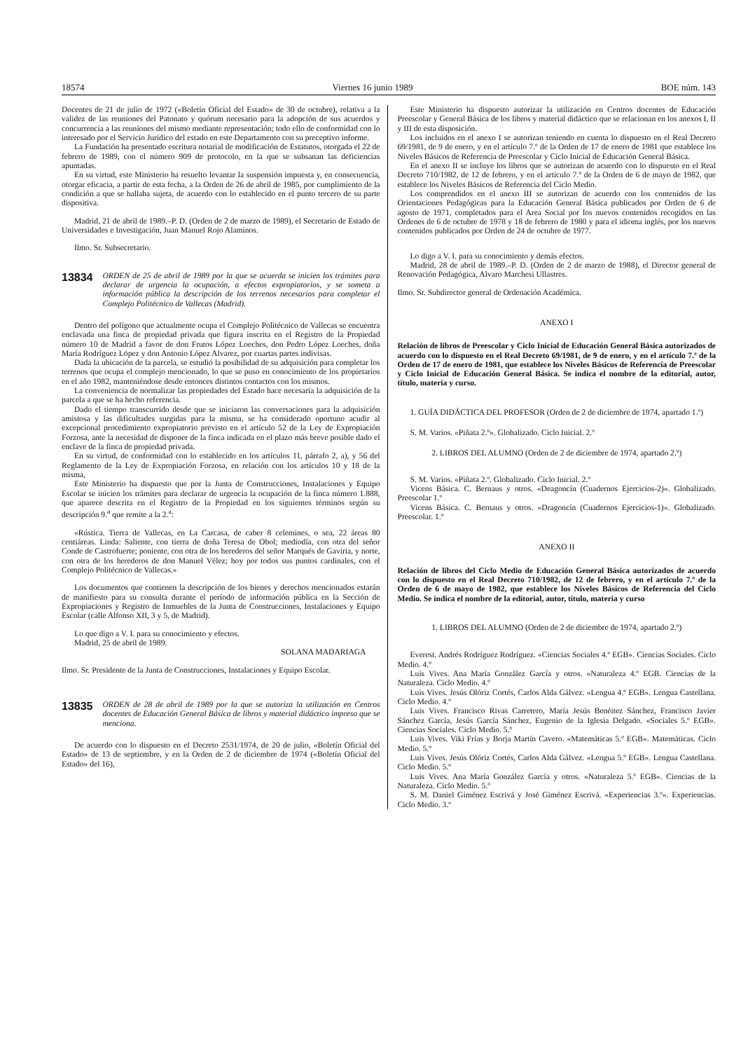18574 Viernes 16 junio 1989 BOE núm. 143
Docentes de 21 de julio de 1972 («Boletín Oficial del Estado» de 30 de octubre), relativa a la validez de las reuniones del Patonato y quórum necesario para la adopción de sus acuerdos y concurrencia a las reuniones del mismo mediante representación; todo ello de conformidad con lo interesado por el Servicio Jurídico del estado en este Departamento con su preceptivo informe.
La Fundación ha presentado escritura notarial de modificación de Estatutos, otorgada el 22 de febrero de 1989, con el número 909 de protocolo, en la que se subsanan las deficiencias apuntadas.
En su virtud, este Ministerio ha resuelto levantar la suspensión impuesta y, en consecuencia, otorgar eficacia, a partir de esta fecha, a la Orden de 26 de abril de 1985, por cumplimiento de la condición a que se hallaba sujeta, de acuerdo con lo establecido en el punto tercero de su parte dispositiva.
Madrid, 21 de abril de 1989.–P. D. (Orden de 2 de marzo de 1989), el Secretario de Estado de Universidades e Investigación, Juan Manuel Rojo Alaminos.
Ilmo. Sr. Subsecretario.
13834 ORDEN de 25 de abril de 1989 por la que se acuerda se inicien los trámites para declarar de urgencia la ocupación, a efectos expropiatorios, y se someta a información pública la descripción de los terrenos necesarios para completar el Complejo Politécnico de Vallecas (Madrid).
Dentro del polígono que actualmente ocupa el Complejo Politécnico de Vallecas se encuentra enclavada una finca de propiedad privada que figura inscrita en el Registro de la Propiedad número 10 de Madrid a favor de don Frutos López Loeches, don Pedro López Loeches, doña María Rodríguez López y don Antonio López Alvarez, por cuartas partes indivisas.
Dada la ubicación de la parcela, se estudió la posibilidad de su adquisición para completar los terrenos que ocupa el complejo mencionado, lo que se puso en conocimiento de los propietarios en el año 1982, manteniéndose desde entonces distintos contactos con los mismos.
La conveniencia de normalizar las propiedades del Estado hace necesaria la adquisición de la parcela a que se ha hecho referencia.
Dado el tiempo transcurrido desde que se iniciaron las conversaciones para la adquisición amistosa y las dificultades surgidas para la misma, se ha considerado oportuno acudir al excepcional procedimiento expropiatorio previsto en el artículo 52 de la Ley de Expropiación Forzosa, ante la necesidad de disponer de la finca indicada en el plazo más breve posible dado el enclave de la finca de propiedad privada.
En su virtud, de conformidad con lo establecido en los artículos 11, párrafo 2, a), y 56 del Reglamento de la Ley de Expropiación Forzosa, en relación con los artículos 10 y 18 de la misma,
Este Ministerio ha dispuesto que por la Junta de Construcciones, Instalaciones y Equipo Escolar se inicien los trámites para declarar de urgencia la ocupación de la finca número 1.888, que aparece descrita en el Registro de la Propiedad en los siguientes términos según su descripción 9.<sup>a</sup> que remite a la 2.<sup>a</sup>:
«Rústica. Tierra de Vallecas, en La Carcasa, de caber 8 celemines, o sea, 22 áreas 80 centiáreas. Linda: Saliente, con tierra de doña Teresa de Obol; mediodía, con otra del señor Conde de Castrofuerte; poniente, con otra de los herederos del señor Marqués de Gaviria, y norte, con otra de los herederos de don Manuel Vélez; hoy por todos sus puntos cardinales, con el Complejo Politécnico de Vallecas.»
Los documentos que contienen la descripción de los bienes y derechos mencionados estarán de manifiesto para su consulta durante el período de información pública en la Sección de Expropiaciones y Registro de Inmuebles de la Junta de Construcciones, Instalaciones y Equipo Escolar (calle Alfonso XII, 3 y 5, de Madrid).
Lo que digo a V. I. para su conocimiento y efectos.
Madrid, 25 de abril de 1989.
SOLANA MADARIAGA
Ilmo. Sr. Presidente de la Junta de Construcciones, Instalaciones y Equipo Escolar.
13835 ORDEN de 28 de abril de 1989 por la que se autoriza la utilización en Centros docentes de Educación General Básica de libros y material didáctico impreso que se menciona.
De acuerdo con lo dispuesto en el Decreto 2531/1974, de 20 de julio, «Boletín Oficial del Estado» de 13 de septiembre, y en la Orden de 2 de diciembre de 1974 («Boletín Oficial del Estado» del 16),
Este Ministerio ha dispuesto autorizar la utilización en Centros docentes de Educación Preescolar y General Básica de los libros y material didáctico que se relacionan en los anexos I, II y III de esta disposición.
Los incluidos en el anexo I se autorizan teniendo en cuenta lo dispuesto en el Real Decreto 69/1981, de 9 de enero, y en el artículo 7.º de la Orden de 17 de enero de 1981 que establece los Niveles Básicos de Referencia de Preescolar y Ciclo Inicial de Educación General Básica.
En el anexo II se incluye los libros que se autorizan de acuerdo con lo dispuesto en el Real Decreto 710/1982, de 12 de febrero, y en el artículo 7.º de la Orden de 6 de mayo de 1982, que establece los Niveles Básicos de Referencia del Ciclo Medio.
Los comprendidos en el anexo III se autorizan de acuerdo con los contenidos de las Orientaciones Pedagógicas para la Educación General Básica publicados por Orden de 6 de agosto de 1971, completados para el Area Social por los nuevos contenidos recogidos en las Ordenes de 6 de octubre de 1978 y 18 de febrero de 1980 y para el idioma inglés, por los nuevos contenidos publicados por Orden de 24 de octubre de 1977.
Lo digo a V. I. para su conocimiento y demás efectos.
Madrid, 28 de abril de 1989.–P. D. (Orden de 2 de marzo de 1988), el Director general de Renovación Pedagógica, Alvaro Marchesi Ullastres.
Ilmo. Sr. Subdirector general de Ordenación Académica.
ANEXO I
Relación de libros de Preescolar y Ciclo Inicial de Educación General Básica autorizados de acuerdo con lo dispuesto en el Real Decreto 69/1981, de 9 de enero, y en el artículo 7.º de la Orden de 17 de enero de 1981, que establece los Niveles Básicos de Referencia de Preescolar y Ciclo Inicial de Educación General Básica. Se indica el nombre de la editorial, autor, título, materia y curso.
1. GUÍA DIDÁCTICA DEL PROFESOR (Orden de 2 de diciembre de 1974, apartado 1.º)
S. M. Varios. «Piñata 2.º». Globalizado. Ciclo Inicial. 2.º
2. LIBROS DEL ALUMNO (Orden de 2 de diciembre de 1974, apartado 2.º)
S. M. Varios. «Piñata 2.º. Globalizado. Ciclo Inicial. 2.º
Vicens Básica. C. Bernaus y otros. «Deagoncín (Cuadernos Ejercicios-2)». Globalizado. Preescolar 1.º
Vicens Básica. C. Bernaus y otros. «Dragoncín (Cuadernos Ejercicios-1)». Globalizado. Preescolar. 1.º
ANEXO II
Relación de libros del Ciclo Medio de Educación General Básica autorizados de acuerdo con lo dispuesto en el Real Decreto 710/1982, de 12 de febrero, y en el artículo 7.º de la Orden de 6 de mayo de 1982, que establece los Niveles Básicos de Referencia del Ciclo Medio. Se indica el nombre de la editorial, autor, título, materia y curso
1. LIBROS DEL ALUMNO (Orden de 2 de diciembre de 1974, apartado 2.º)
Everest. Andrés Rodríguez Rodríguez. «Ciencias Sociales 4.º EGB». Ciencias Sociales. Ciclo Medio. 4.º
Luis Vives. Ana María González García y otros. «Naturaleza 4.º EGB. Ciencias de la Naturaleza. Ciclo Medio. 4.º
Luis Vives. Jesús Olóriz Cortés, Carlos Alda Gálvez. «Lengua 4.º EGB». Lengua Castellana. Ciclo Medio. 4.º
Luis Vives. Francisco Rivas Carretero, María Jesús Benéitez Sánchez, Francisco Javier Sánchez García, Jesús García Sánchez, Eugenio de la Iglesia Delgado. «Sociales 5.º EGB». Ciencias Sociales. Ciclo Medio. 5.º
Luis Vives. Viki Frías y Borja Martín Cavero. «Matemáticas 5.º EGB». Matemáticas. Ciclo Medio. 5.º
Luis Vives. Jesús Olóriz Cortés, Carlos Alda Gálvez. «Lengua 5.º EGB». Lengua Castellana. Ciclo Medio. 5.º
Luis Vives. Ana María González García y otros. «Naturaleza 5.º EGB». Ciencias de la Naturaleza. Ciclo Medio. 5.º
S. M. Daniel Giménez Escrivá y José Giménez Escrivá. «Experiencias 3.º». Experiencias. Ciclo Medio. 3.º